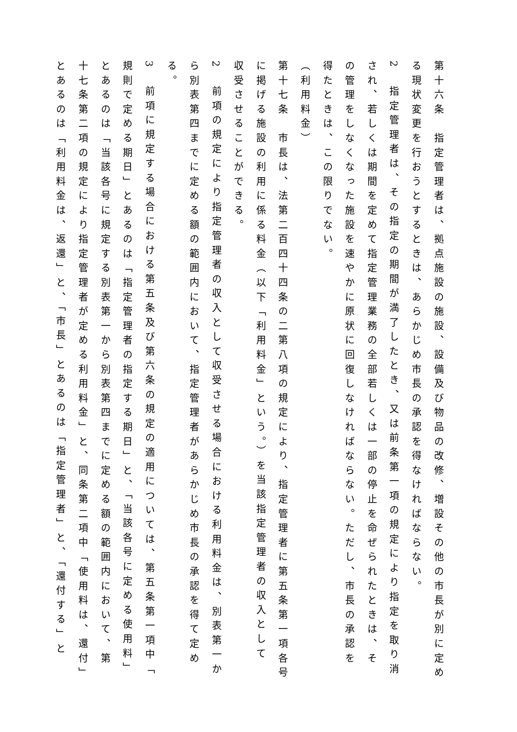第十六条　指定管理者は、拠点施設の施設、設備及び物品の改修、増設その他の市長が別に定め
る現状変更を行おうとするときは、あらかじめ市長の承認を得なければならない。
2　指定管理者は、その指定の期間が満了したとき、又は前条第一項の規定により指定を取り消
され、若しくは期間を定めて指定管理業務の全部若しくは一部の停止を命ぜられたときは、そ
の管理をしなくなった施設を速やかに原状に回復しなければならない。ただし、市長の承認を
得たときは、この限りでない。
（利用料金）
第十七条　市長は、法第二百四十四条の二第八項の規定により、指定管理者に第五条第一項各号
に掲げる施設の利用に係る料金（以下「利用料金」という。）を当該指定管理者の収入として
収受させることができる。
2　前項の規定により指定管理者の収入として収受させる場合における利用料金は、別表第一か
ら別表第四までに定める額の範囲内において、指定管理者があらかじめ市長の承認を得て定め
る。
3　前項に規定する場合における第五条及び第六条の規定の適用については、第五条第一項中「
規則で定める期日」とあるのは「指定管理者の指定する期日」と、「当該各号に定める使用料」
とあるのは「当該各号に規定する別表第一から別表第四までに定める額の範囲内において、第
十七条第二項の規定により指定管理者が定める利用料金」と、同条第二項中「使用料は、還付」
とあるのは「利用料金は、返還」と、「市長」とあるのは「指定管理者」と、「還付する」と